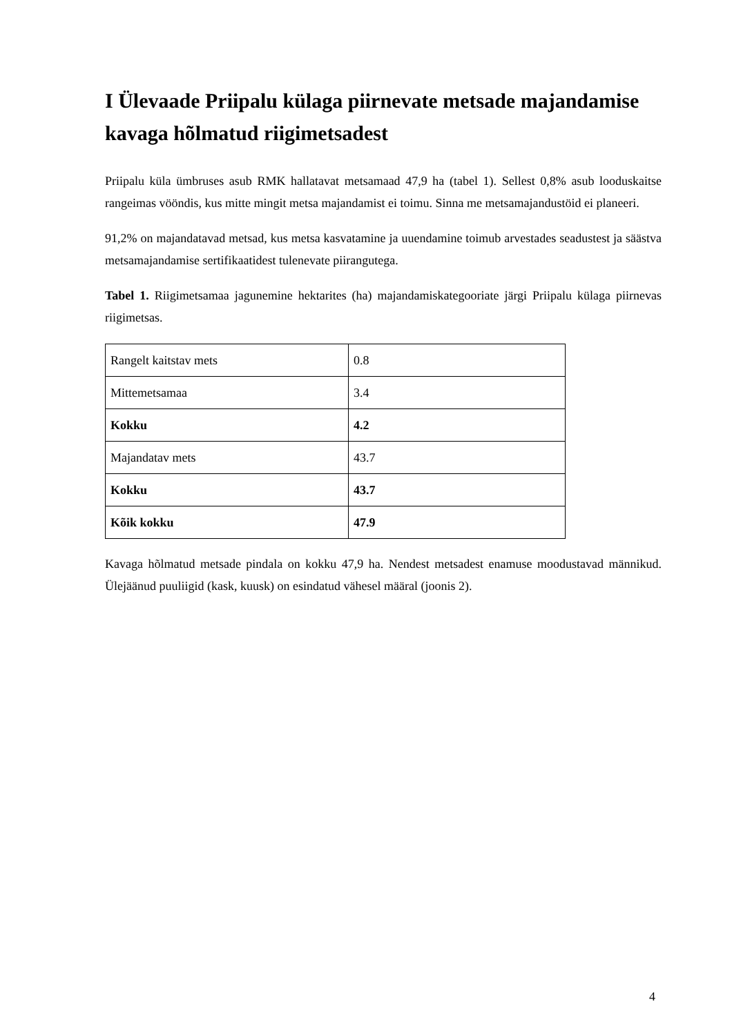I Ülevaade Priipalu külaga piirnevate metsade majandamise kavaga hõlmatud riigimetsadest
Priipalu küla ümbruses asub RMK hallatavat metsamaad 47,9 ha (tabel 1). Sellest 0,8% asub looduskaitse rangeimas vööndis, kus mitte mingit metsa majandamist ei toimu. Sinna me metsamajandustöid ei planeeri.
91,2% on majandatavad metsad, kus metsa kasvatamine ja uuendamine toimub arvestades seadustest ja säästva metsamajandamise sertifikaatidest tulenevate piirangutega.
Tabel 1. Riigimetsamaa jagunemine hektarites (ha) majandamiskategooriate järgi Priipalu külaga piirnevas riigimetsas.
| Rangelt kaitstav mets | 0.8 |
| Mittemetsamaa | 3.4 |
| Kokku | 4.2 |
| Majandatav mets | 43.7 |
| Kokku | 43.7 |
| Kõik kokku | 47.9 |
Kavaga hõlmatud metsade pindala on kokku 47,9 ha. Nendest metsadest enamuse moodustavad männikud. Ülejäänud puuliigid (kask, kuusk) on esindatud vähesel määral (joonis 2).
4